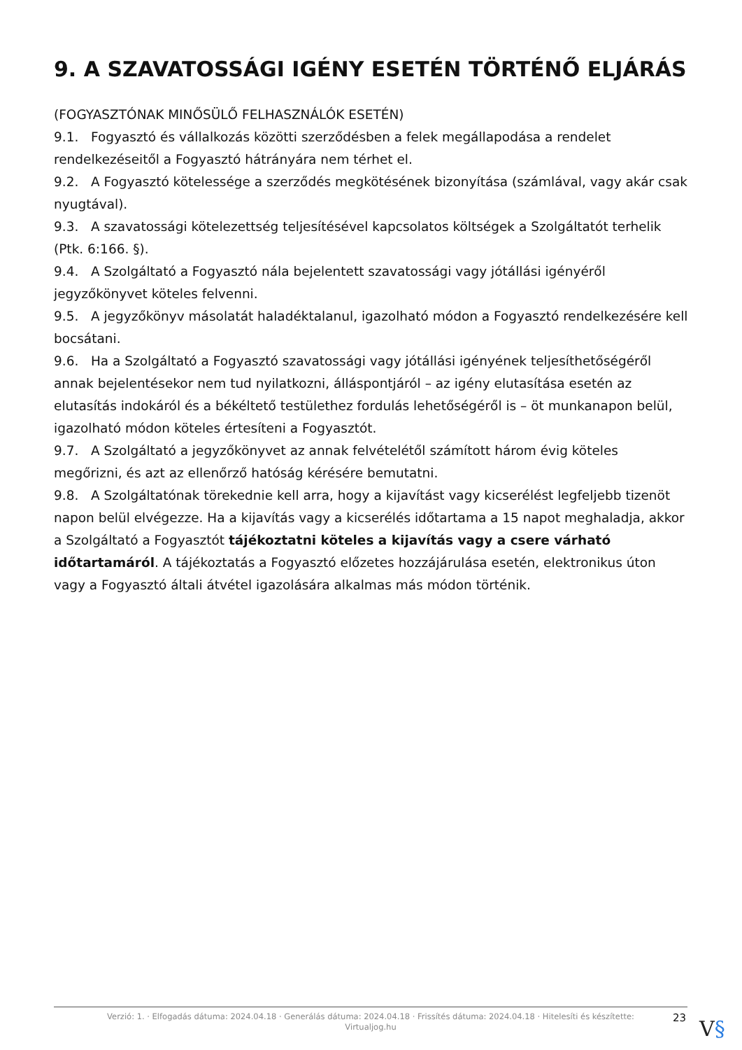9. A SZAVATOSSÁGI IGÉNY ESETÉN TÖRTÉNŐ ELJÁRÁS
(FOGYASZTÓNAK MINŐSÜLŐ FELHASZNÁLÓK ESETÉN)
9.1. Fogyasztó és vállalkozás közötti szerződésben a felek megállapodása a rendelet rendelkezéseitől a Fogyasztó hátrányára nem térhet el.
9.2. A Fogyasztó kötelessége a szerződés megkötésének bizonyítása (számlával, vagy akár csak nyugtával).
9.3. A szavatossági kötelezettség teljesítésével kapcsolatos költségek a Szolgáltatót terhelik (Ptk. 6:166. §).
9.4. A Szolgáltató a Fogyasztó nála bejelentett szavatossági vagy jótállási igényéről jegyzőkönyvet köteles felvenni.
9.5. A jegyzőkönyv másolatát haladéktalanul, igazolható módon a Fogyasztó rendelkezésére kell bocsátani.
9.6. Ha a Szolgáltató a Fogyasztó szavatossági vagy jótállási igényének teljesíthetőségéről annak bejelentésekor nem tud nyilatkozni, álláspontjáról – az igény elutasítása esetén az elutasítás indokáról és a békéltető testülethez fordulás lehetőségéről is – öt munkanapon belül, igazolható módon köteles értesíteni a Fogyasztót.
9.7. A Szolgáltató a jegyzőkönyvet az annak felvételétől számított három évig köteles megőrizni, és azt az ellenőrző hatóság kérésére bemutatni.
9.8. A Szolgáltatónak törekednie kell arra, hogy a kijavítást vagy kicserélést legfeljebb tizenöt napon belül elvégezze. Ha a kijavítás vagy a kicserélés időtartama a 15 napot meghaladja, akkor a Szolgáltató a Fogyasztót tájékoztatni köteles a kijavítás vagy a csere várható időtartamáról. A tájékoztatás a Fogyasztó előzetes hozzájárulása esetén, elektronikus úton vagy a Fogyasztó általi átvétel igazolására alkalmas más módon történik.
Verzió: 1. · Elfogadás dátuma: 2024.04.18 · Generálás dátuma: 2024.04.18 · Frissítés dátuma: 2024.04.18 · Hitelesíti és készítette:
Virtualjog.hu
23 V§